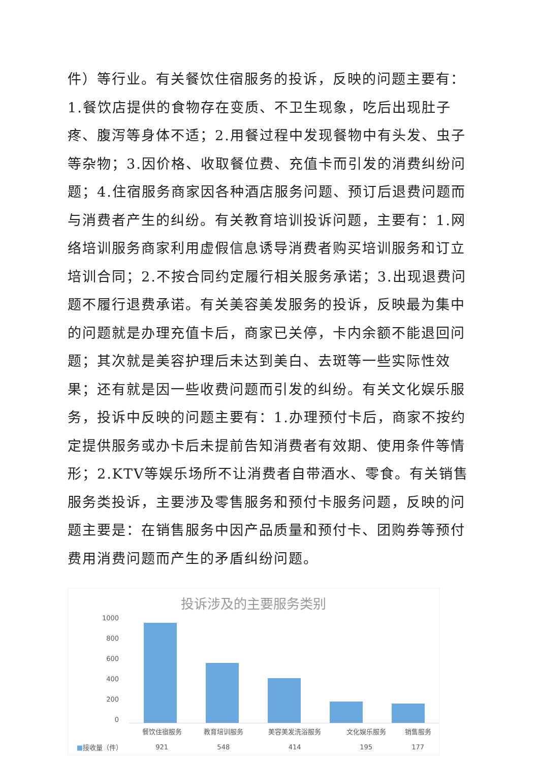件）等行业。有关餐饮住宿服务的投诉，反映的问题主要有：1.餐饮店提供的食物存在变质、不卫生现象，吃后出现肚子疼、腹泻等身体不适；2.用餐过程中发现餐物中有头发、虫子等杂物；3.因价格、收取餐位费、充值卡而引发的消费纠纷问题；4.住宿服务商家因各种酒店服务问题、预订后退费问题而与消费者产生的纠纷。有关教育培训投诉问题，主要有：1.网络培训服务商家利用虚假信息诱导消费者购买培训服务和订立培训合同；2.不按合同约定履行相关服务承诺；3.出现退费问题不履行退费承诺。有关美容美发服务的投诉，反映最为集中的问题就是办理充值卡后，商家已关停，卡内余额不能退回问题；其次就是美容护理后未达到美白、去斑等一些实际性效果；还有就是因一些收费问题而引发的纠纷。有关文化娱乐服务，投诉中反映的问题主要有：1.办理预付卡后，商家不按约定提供服务或办卡后未提前告知消费者有效期、使用条件等情形；2.KTV等娱乐场所不让消费者自带酒水、零食。有关销售服务类投诉，主要涉及零售服务和预付卡服务问题，反映的问题主要是：在销售服务中因产品质量和预付卡、团购券等预付费用消费问题而产生的矛盾纠纷问题。
投诉涉及的主要服务类别
1000
800
600
400
200
0
| | 餐饮住宿服务 | 教育培训服务 | 美容美发洗浴服务 | 文化娱乐服务 | 销售服务 |
| --- | --- | --- | --- | --- | --- |
| ■ 接收量（件） | 921 | 548 | 414 | 195 | 177 |